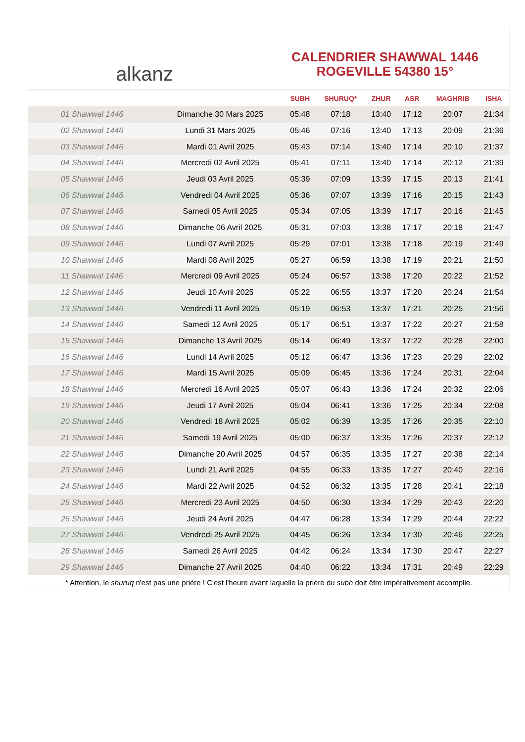alkanz
CALENDRIER SHAWWAL 1446
ROGEVILLE 54380 15°
| | | SUBH | SHURUQ* | ZHUR | ASR | MAGHRIB | ISHA |
| --- | --- | --- | --- | --- | --- | --- | --- |
| 01 Shawwal 1446 | Dimanche 30 Mars 2025 | 05:48 | 07:18 | 13:40 | 17:12 | 20:07 | 21:34 |
| 02 Shawwal 1446 | Lundi 31 Mars 2025 | 05:46 | 07:16 | 13:40 | 17:13 | 20:09 | 21:36 |
| 03 Shawwal 1446 | Mardi 01 Avril 2025 | 05:43 | 07:14 | 13:40 | 17:14 | 20:10 | 21:37 |
| 04 Shawwal 1446 | Mercredi 02 Avril 2025 | 05:41 | 07:11 | 13:40 | 17:14 | 20:12 | 21:39 |
| 05 Shawwal 1446 | Jeudi 03 Avril 2025 | 05:39 | 07:09 | 13:39 | 17:15 | 20:13 | 21:41 |
| 06 Shawwal 1446 | Vendredi 04 Avril 2025 | 05:36 | 07:07 | 13:39 | 17:16 | 20:15 | 21:43 |
| 07 Shawwal 1446 | Samedi 05 Avril 2025 | 05:34 | 07:05 | 13:39 | 17:17 | 20:16 | 21:45 |
| 08 Shawwal 1446 | Dimanche 06 Avril 2025 | 05:31 | 07:03 | 13:38 | 17:17 | 20:18 | 21:47 |
| 09 Shawwal 1446 | Lundi 07 Avril 2025 | 05:29 | 07:01 | 13:38 | 17:18 | 20:19 | 21:49 |
| 10 Shawwal 1446 | Mardi 08 Avril 2025 | 05:27 | 06:59 | 13:38 | 17:19 | 20:21 | 21:50 |
| 11 Shawwal 1446 | Mercredi 09 Avril 2025 | 05:24 | 06:57 | 13:38 | 17:20 | 20:22 | 21:52 |
| 12 Shawwal 1446 | Jeudi 10 Avril 2025 | 05:22 | 06:55 | 13:37 | 17:20 | 20:24 | 21:54 |
| 13 Shawwal 1446 | Vendredi 11 Avril 2025 | 05:19 | 06:53 | 13:37 | 17:21 | 20:25 | 21:56 |
| 14 Shawwal 1446 | Samedi 12 Avril 2025 | 05:17 | 06:51 | 13:37 | 17:22 | 20:27 | 21:58 |
| 15 Shawwal 1446 | Dimanche 13 Avril 2025 | 05:14 | 06:49 | 13:37 | 17:22 | 20:28 | 22:00 |
| 16 Shawwal 1446 | Lundi 14 Avril 2025 | 05:12 | 06:47 | 13:36 | 17:23 | 20:29 | 22:02 |
| 17 Shawwal 1446 | Mardi 15 Avril 2025 | 05:09 | 06:45 | 13:36 | 17:24 | 20:31 | 22:04 |
| 18 Shawwal 1446 | Mercredi 16 Avril 2025 | 05:07 | 06:43 | 13:36 | 17:24 | 20:32 | 22:06 |
| 19 Shawwal 1446 | Jeudi 17 Avril 2025 | 05:04 | 06:41 | 13:36 | 17:25 | 20:34 | 22:08 |
| 20 Shawwal 1446 | Vendredi 18 Avril 2025 | 05:02 | 06:39 | 13:35 | 17:26 | 20:35 | 22:10 |
| 21 Shawwal 1446 | Samedi 19 Avril 2025 | 05:00 | 06:37 | 13:35 | 17:26 | 20:37 | 22:12 |
| 22 Shawwal 1446 | Dimanche 20 Avril 2025 | 04:57 | 06:35 | 13:35 | 17:27 | 20:38 | 22:14 |
| 23 Shawwal 1446 | Lundi 21 Avril 2025 | 04:55 | 06:33 | 13:35 | 17:27 | 20:40 | 22:16 |
| 24 Shawwal 1446 | Mardi 22 Avril 2025 | 04:52 | 06:32 | 13:35 | 17:28 | 20:41 | 22:18 |
| 25 Shawwal 1446 | Mercredi 23 Avril 2025 | 04:50 | 06:30 | 13:34 | 17:29 | 20:43 | 22:20 |
| 26 Shawwal 1446 | Jeudi 24 Avril 2025 | 04:47 | 06:28 | 13:34 | 17:29 | 20:44 | 22:22 |
| 27 Shawwal 1446 | Vendredi 25 Avril 2025 | 04:45 | 06:26 | 13:34 | 17:30 | 20:46 | 22:25 |
| 28 Shawwal 1446 | Samedi 26 Avril 2025 | 04:42 | 06:24 | 13:34 | 17:30 | 20:47 | 22:27 |
| 29 Shawwal 1446 | Dimanche 27 Avril 2025 | 04:40 | 06:22 | 13:34 | 17:31 | 20:49 | 22:29 |
* Attention, le shuruq n'est pas une prière ! C'est l'heure avant laquelle la prière du subh doit être impérativement accomplie.